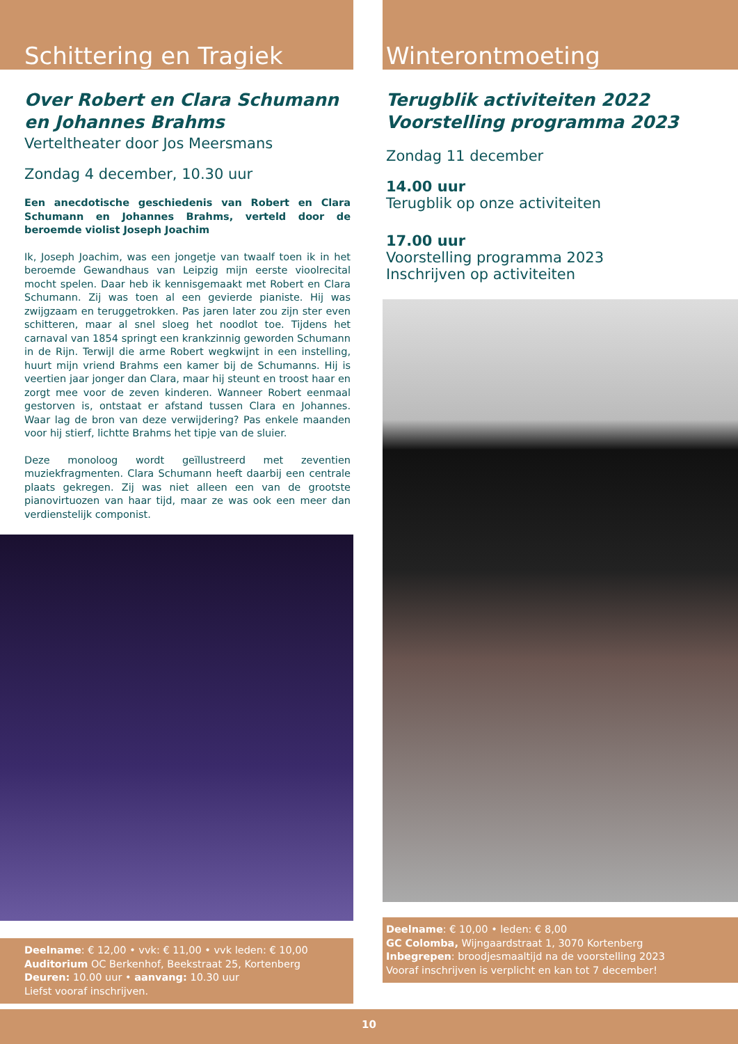Schittering en Tragiek
Over Robert en Clara Schumann
en Johannes Brahms
Verteltheater door Jos Meersmans
Zondag 4 december, 10.30 uur
Een anecdotische geschiedenis van Robert en Clara Schumann en Johannes Brahms, verteld door de beroemde violist Joseph Joachim
Ik, Joseph Joachim, was een jongetje van twaalf toen ik in het beroemde Gewandhaus van Leipzig mijn eerste vioolrecital mocht spelen. Daar heb ik kennisgemaakt met Robert en Clara Schumann. Zij was toen al een gevierde pianiste. Hij was zwijgzaam en teruggetrokken. Pas jaren later zou zijn ster even schitteren, maar al snel sloeg het noodlot toe. Tijdens het carnaval van 1854 springt een krankzinnig geworden Schumann in de Rijn. Terwijl die arme Robert wegkwijnt in een instelling, huurt mijn vriend Brahms een kamer bij de Schumanns. Hij is veertien jaar jonger dan Clara, maar hij steunt en troost haar en zorgt mee voor de zeven kinderen. Wanneer Robert eenmaal gestorven is, ontstaat er afstand tussen Clara en Johannes. Waar lag de bron van deze verwijdering? Pas enkele maanden voor hij stierf, lichtte Brahms het tipje van de sluier.
Deze monoloog wordt geïllustreerd met zeventien muziekfragmenten. Clara Schumann heeft daarbij een centrale plaats gekregen. Zij was niet alleen een van de grootste pianovirtuozen van haar tijd, maar ze was ook een meer dan verdienstelijk componist.
Deelname: € 12,00 • vvk: € 11,00 • vvk leden: € 10,00
Auditorium OC Berkenhof, Beekstraat 25, Kortenberg
Deuren: 10.00 uur • aanvang: 10.30 uur
Liefst vooraf inschrijven.
Winterontmoeting
Terugblik activiteiten 2022
Voorstelling programma 2023
Zondag 11 december
14.00 uur
Terugblik op onze activiteiten
17.00 uur
Voorstelling programma 2023
Inschrijven op activiteiten
Deelname: € 10,00 • leden: € 8,00
GC Colomba, Wijngaardstraat 1, 3070 Kortenberg
Inbegrepen: broodjesmaaltijd na de voorstelling 2023
Vooraf inschrijven is verplicht en kan tot 7 december!
10